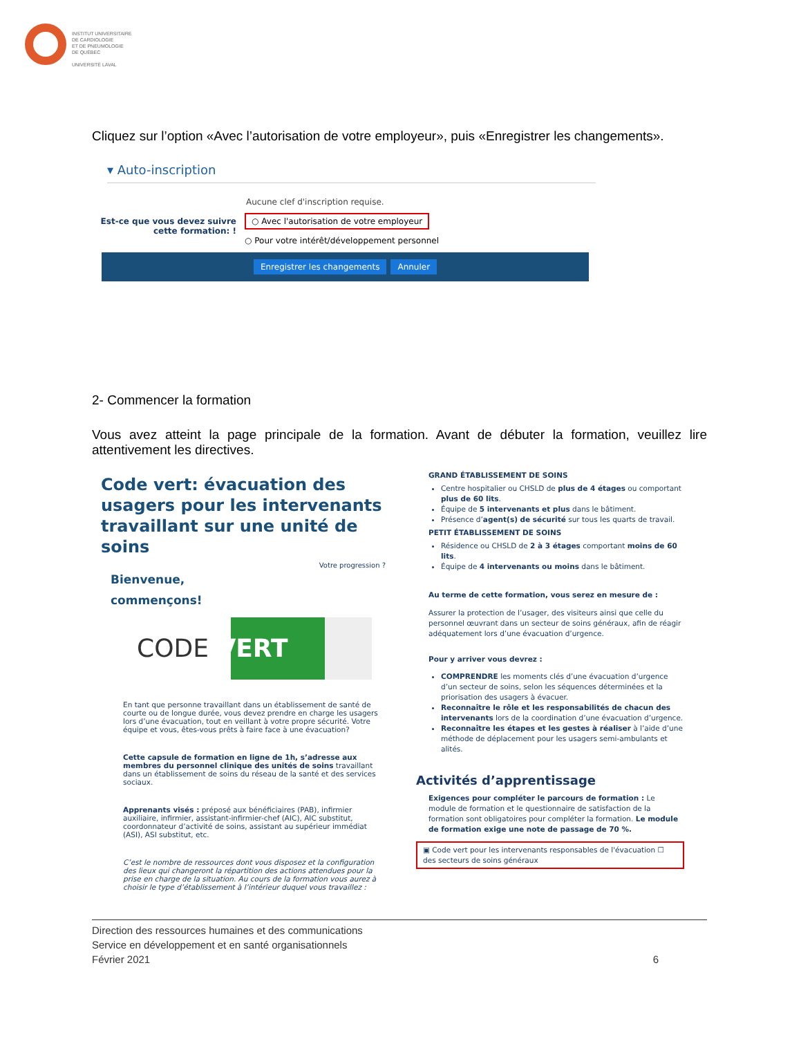INSTITUT UNIVERSITAIRE
DE CARDIOLOGIE
ET DE PNEUMOLOGIE
DE QUÉBEC
UNIVERSITÉ LAVAL
Cliquez sur l’option «Avec l’autorisation de votre employeur», puis «Enregistrer les changements».
▾ Auto-inscription
Aucune clef d'inscription requise.
Est-ce que vous devez suivre cette formation: !
○ Avec l'autorisation de votre employeur
○ Pour votre intérêt/développement personnel
Enregistrer les changements Annuler
2- Commencer la formation
Vous avez atteint la page principale de la formation. Avant de débuter la formation, veuillez lire attentivement les directives.
Code vert: évacuation des usagers pour les intervenants travaillant sur une unité de soins
Votre progression ?
Bienvenue,
commençons!
CODE VERT
En tant que personne travaillant dans un établissement de santé de courte ou de longue durée, vous devez prendre en charge les usagers lors d’une évacuation, tout en veillant à votre propre sécurité. Votre équipe et vous, êtes-vous prêts à faire face à une évacuation?
Cette capsule de formation en ligne de 1h, s’adresse aux membres du personnel clinique des unités de soins travaillant dans un établissement de soins du réseau de la santé et des services sociaux.
Apprenants visés : préposé aux bénéficiaires (PAB), infirmier auxiliaire, infirmier, assistant-infirmier-chef (AIC), AIC substitut, coordonnateur d’activité de soins, assistant au supérieur immédiat (ASI), ASI substitut, etc.
C’est le nombre de ressources dont vous disposez et la configuration des lieux qui changeront la répartition des actions attendues pour la prise en charge de la situation. Au cours de la formation vous aurez à choisir le type d’établissement à l’intérieur duquel vous travaillez :
GRAND ÉTABLISSEMENT DE SOINS
Centre hospitalier ou CHSLD de plus de 4 étages ou comportant plus de 60 lits.
Équipe de 5 intervenants et plus dans le bâtiment.
Présence d’agent(s) de sécurité sur tous les quarts de travail.
PETIT ÉTABLISSEMENT DE SOINS
Résidence ou CHSLD de 2 à 3 étages comportant moins de 60 lits.
Équipe de 4 intervenants ou moins dans le bâtiment.
Au terme de cette formation, vous serez en mesure de :
Assurer la protection de l’usager, des visiteurs ainsi que celle du personnel œuvrant dans un secteur de soins généraux, afin de réagir adéquatement lors d’une évacuation d’urgence.
Pour y arriver vous devrez :
COMPRENDRE les moments clés d’une évacuation d’urgence d’un secteur de soins, selon les séquences déterminées et la priorisation des usagers à évacuer.
Reconnaître le rôle et les responsabilités de chacun des intervenants lors de la coordination d’une évacuation d’urgence.
Reconnaître les étapes et les gestes à réaliser à l’aide d’une méthode de déplacement pour les usagers semi-ambulants et alités.
Activités d’apprentissage
Exigences pour compléter le parcours de formation : Le module de formation et le questionnaire de satisfaction de la formation sont obligatoires pour compléter la formation. Le module de formation exige une note de passage de 70 %.
▣ Code vert pour les intervenants responsables de l'évacuation ☐ des secteurs de soins généraux
Direction des ressources humaines et des communications
Service en développement et en santé organisationnels
Février 2021 6